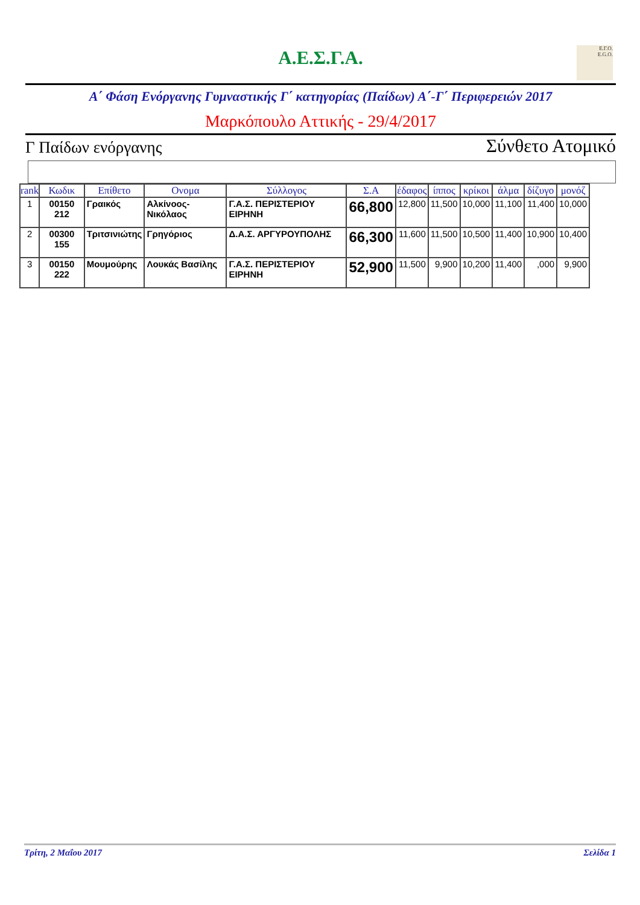Α.Ε.Σ.Γ.Α.
Ε.Γ.Ο.
E.G.O.
Α΄ Φάση Ενόργανης Γυμναστικής Γ΄ κατηγορίας (Παίδων) Α΄-Γ΄ Περιφερειών 2017
Μαρκόπουλο Αττικής - 29/4/2017
Γ Παίδων ενόργανης Σύνθετο Ατομικό
| rank | Κωδικ | Επίθετο | Ονομα | Σύλλογος | Σ.Α | έδαφος | ίππος | κρίκοι | άλμα | δίζυγο | μονόζ |
| --- | --- | --- | --- | --- | --- | --- | --- | --- | --- | --- | --- |
| 1 | 00150 212 | Γραικός | Αλκίνοος-Νικόλαος | Γ.Α.Σ. ΠΕΡΙΣΤΕΡΙΟΥ ΕΙΡΗΝΗ | 66,800 | 12,800 | 11,500 | 10,000 | 11,100 | 11,400 | 10,000 |
| 2 | 00300 155 | Τριτσινιώτης | Γρηγόριος | Δ.Α.Σ. ΑΡΓΥΡΟΥΠΟΛΗΣ | 66,300 | 11,600 | 11,500 | 10,500 | 11,400 | 10,900 | 10,400 |
| 3 | 00150 222 | Μουμούρης | Λουκάς Βασίλης | Γ.Α.Σ. ΠΕΡΙΣΤΕΡΙΟΥ ΕΙΡΗΝΗ | 52,900 | 11,500 | 9,900 | 10,200 | 11,400 | ,000 | 9,900 |
Τρίτη, 2 Μαΐου 2017 Σελίδα 1